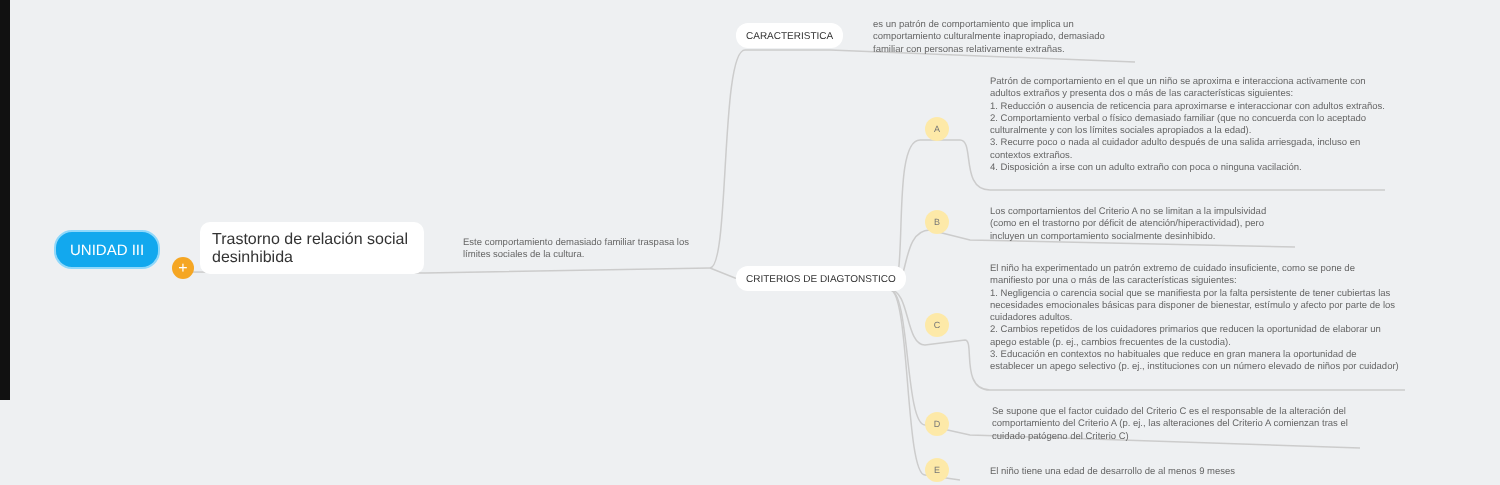UNIDAD III
+
Trastorno de relación social desinhibida
Este comportamiento demasiado familiar traspasa los límites sociales de la cultura.
CARACTERISTICA
es un patrón de comportamiento que implica un comportamiento culturalmente inapropiado, demasiado familiar con personas relativamente extrañas.
CRITERIOS DE DIAGTONSTICO
A
Patrón de comportamiento en el que un niño se aproxima e interacciona activamente con adultos extraños y presenta dos o más de las características siguientes:
1. Reducción o ausencia de reticencia para aproximarse e interaccionar con adultos extraños.
2. Comportamiento verbal o físico demasiado familiar (que no concuerda con lo aceptado culturalmente y con los límites sociales apropiados a la edad).
3. Recurre poco o nada al cuidador adulto después de una salida arriesgada, incluso en contextos extraños.
4. Disposición a irse con un adulto extraño con poca o ninguna vacilación.
B
Los comportamientos del Criterio A no se limitan a la impulsividad (como en el trastorno por déficit de atención/hiperactividad), pero incluyen un comportamiento socialmente desinhibido.
C
El niño ha experimentado un patrón extremo de cuidado insuficiente, como se pone de manifiesto por una o más de las características siguientes:
1. Negligencia o carencia social que se manifiesta por la falta persistente de tener cubiertas las necesidades emocionales básicas para disponer de bienestar, estímulo y afecto por parte de los cuidadores adultos.
2. Cambios repetidos de los cuidadores primarios que reducen la oportunidad de elaborar un apego estable (p. ej., cambios frecuentes de la custodia).
3. Educación en contextos no habituales que reduce en gran manera la oportunidad de establecer un apego selectivo (p. ej., instituciones con un número elevado de niños por cuidador)
D
Se supone que el factor cuidado del Criterio C es el responsable de la alteración del comportamiento del Criterio A (p. ej., las alteraciones del Criterio A comienzan tras el cuidado patógeno del Criterio C)
E
El niño tiene una edad de desarrollo de al menos 9 meses